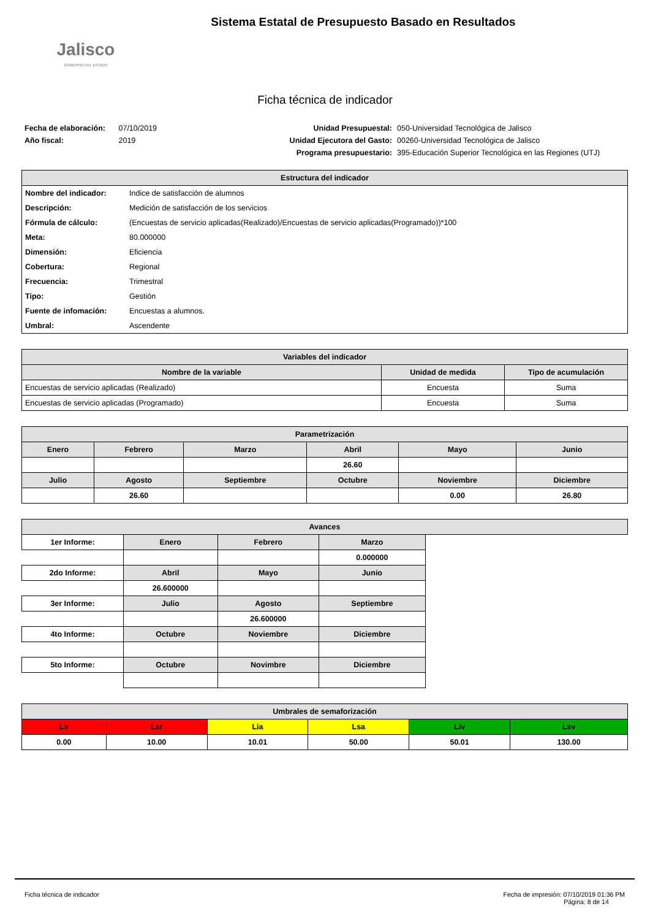Jalisco
GOBIERNO DEL ESTADO
Sistema Estatal de Presupuesto Basado en Resultados
Ficha técnica de indicador
Fecha de elaboración: 07/10/2019
Año fiscal: 2019
Unidad Presupuestal: 050-Universidad Tecnológica de Jalisco Unidad Ejecutora del Gasto: 00260-Universidad Tecnológica de Jalisco Programa presupuestario: 395-Educación Superior Tecnológica en las Regiones (UTJ)
| Estructura del indicador | |
| --- | --- |
| Nombre del indicador: | Indice de satisfacción de alumnos |
| Descripción: | Medición de satisfacción de los servicios |
| Fórmula de cálculo: | (Encuestas de servicio aplicadas(Realizado)/Encuestas de servicio aplicadas(Programado))*100 |
| Meta: | 80.000000 |
| Dimensión: | Eficiencia |
| Cobertura: | Regional |
| Frecuencia: | Trimestral |
| Tipo: | Gestión |
| Fuente de infomación: | Encuestas a alumnos. |
| Umbral: | Ascendente |
| Variables del indicador | | |
| --- | --- | --- |
| Nombre de la variable | Unidad de medida | Tipo de acumulación |
| Encuestas de servicio aplicadas (Realizado) | Encuesta | Suma |
| Encuestas de servicio aplicadas (Programado) | Encuesta | Suma |
| Parametrización | | | | | |
| --- | --- | --- | --- | --- | --- |
| Enero | Febrero | Marzo | Abril | Mayo | Junio |
| | | | 26.60 | | |
| Julio | Agosto | Septiembre | Octubre | Noviembre | Diciembre |
| | 26.60 | | | 0.00 | 26.80 |
| Avances | | | | |
| --- | --- | --- | --- | --- |
| 1er Informe: | Enero | Febrero | Marzo | |
| | | | 0.000000 | |
| 2do Informe: | Abril | Mayo | Junio | |
| | 26.600000 | | | |
| 3er Informe: | Julio | Agosto | Septiembre | |
| | | 26.600000 | | |
| 4to Informe: | Octubre | Noviembre | Diciembre | |
| 5to Informe: | Octubre | Novimbre | Diciembre | |
| Umbrales de semaforización | | | | | |
| --- | --- | --- | --- | --- | --- |
| Lir | Lsr | Lia | Lsa | Liv | Lsv |
| 0.00 | 10.00 | 10.01 | 50.00 | 50.01 | 130.00 |
Ficha técnica de indicador Fecha de impresión: 07/10/2019 01:36 PM
Página: 8 de 14